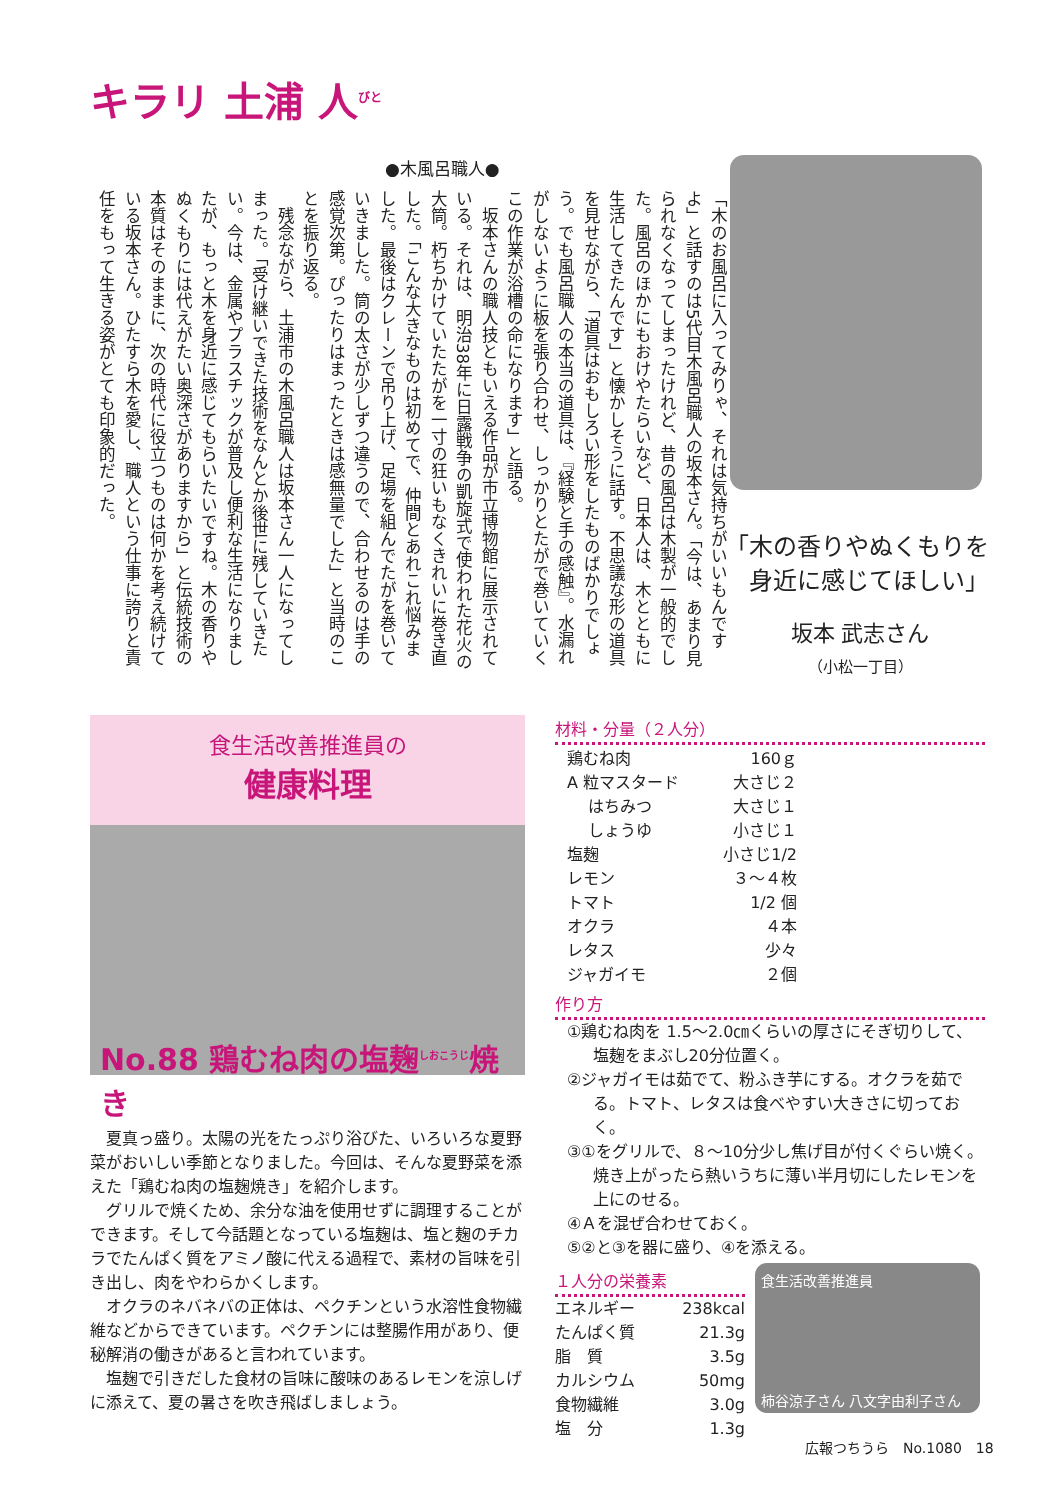キラリ 土浦 人<sup>びと</sup>
●木風呂職人●
「木のお風呂に入ってみりゃ、それは気持ちがいいもんですよ」と話すのは5代目木風呂職人の坂本さん。「今は、あまり見られなくなってしまったけれど、昔の風呂は木製が一般的でした。風呂のほかにもおけやたらいなど、日本人は、木とともに生活してきたんです」と懐かしそうに話す。不思議な形の道具を見せながら、「道具はおもしろい形をしたものばかりでしょう。でも風呂職人の本当の道具は、『経験と手の感触』。水漏れがしないように板を張り合わせ、しっかりとたがで巻いていくこの作業が浴槽の命になります」と語る。
　坂本さんの職人技ともいえる作品が市立博物館に展示されている。それは、明治38年に日露戦争の凱旋式で使われた花火の大筒。朽ちかけていたたがを一寸の狂いもなくきれいに巻き直した。「こんな大きなものは初めてで、仲間とあれこれ悩みました。最後はクレーンで吊り上げ、足場を組んでたがを巻いていきました。筒の太さが少しずつ違うので、合わせるのは手の感覚次第。ぴったりはまったときは感無量でした」と当時のことを振り返る。
　残念ながら、土浦市の木風呂職人は坂本さん一人になってしまった。「受け継いできた技術をなんとか後世に残していきたい。今は、金属やプラスチックが普及し便利な生活になりましたが、もっと木を身近に感じてもらいたいですね。木の香りやぬくもりには代えがたい奥深さがありますから」と伝統技術の本質はそのままに、次の時代に役立つものは何かを考え続けている坂本さん。ひたすら木を愛し、職人という仕事に誇りと責任をもって生きる姿がとても印象的だった。
「木の香りやぬくもりを
　身近に感じてほしい」
坂本 武志さん
（小松一丁目）
食生活改善推進員の
健康料理
No.88 鶏むね肉の塩麹<sup>しおこうじ</sup>焼き
夏真っ盛り。太陽の光をたっぷり浴びた、いろいろな夏野菜がおいしい季節となりました。今回は、そんな夏野菜を添えた「鶏むね肉の塩麹焼き」を紹介します。
グリルで焼くため、余分な油を使用せずに調理することができます。そして今話題となっている塩麹は、塩と麹のチカラでたんぱく質をアミノ酸に代える過程で、素材の旨味を引き出し、肉をやわらかくします。
オクラのネバネバの正体は、ペクチンという水溶性食物繊維などからできています。ペクチンには整腸作用があり、便秘解消の働きがあると言われています。
塩麹で引きだした食材の旨味に酸味のあるレモンを涼しげに添えて、夏の暑さを吹き飛ばしましょう。
材料・分量（２人分）
鶏むね肉 160ｇ
A 粒マスタード 大さじ２
　 はちみつ 大さじ１
　 しょうゆ 小さじ１
塩麹 小さじ1/2
レモン ３～４枚
トマト 1/2 個
オクラ ４本
レタス 少々
ジャガイモ ２個
作り方
①鶏むね肉を 1.5～2.0㎝くらいの厚さにそぎ切りして、塩麹をまぶし20分位置く。
②ジャガイモは茹でて、粉ふき芋にする。オクラを茹でる。トマト、レタスは食べやすい大きさに切っておく。
③①をグリルで、８～10分少し焦げ目が付くぐらい焼く。焼き上がったら熱いうちに薄い半月切にしたレモンを上にのせる。
④Ａを混ぜ合わせておく。
⑤②と③を器に盛り、④を添える。
１人分の栄養素
エネルギー 238kcal
たんぱく質 21.3g
脂　質 3.5g
カルシウム 50mg
食物繊維 3.0g
塩　分 1.3g
食生活改善推進員
柿谷涼子さん 八文字由利子さん
広報つちうら　No.1080　18